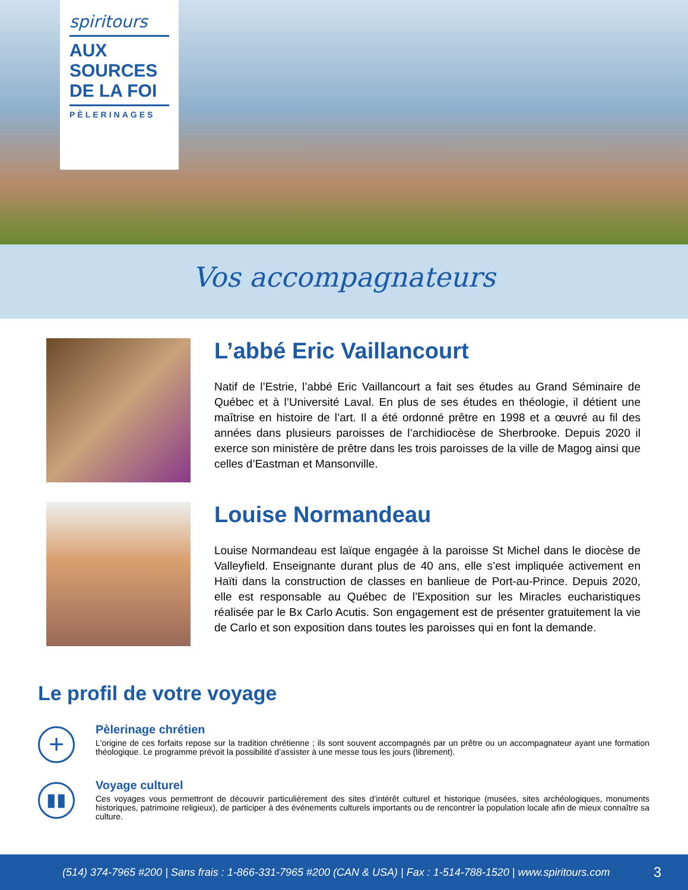spiritours
AUX
SOURCES
DE LA FOI
PÈLERINAGES
Vos accompagnateurs
L’abbé Eric Vaillancourt
Natif de l’Estrie, l’abbé Eric Vaillancourt a fait ses études au Grand Séminaire de Québec et à l’Université Laval. En plus de ses études en théologie, il détient une maîtrise en histoire de l’art. Il a été ordonné prêtre en 1998 et a œuvré au fil des années dans plusieurs paroisses de l’archidiocèse de Sherbrooke. Depuis 2020 il exerce son ministère de prêtre dans les trois paroisses de la ville de Magog ainsi que celles d’Eastman et Mansonville.
Louise Normandeau
Louise Normandeau est laïque engagée à la paroisse St Michel dans le diocèse de Valleyfield. Enseignante durant plus de 40 ans, elle s’est impliquée activement en Haïti dans la construction de classes en banlieue de Port-au-Prince. Depuis 2020, elle est responsable au Québec de l’Exposition sur les Miracles eucharistiques réalisée par le Bx Carlo Acutis. Son engagement est de présenter gratuitement la vie de Carlo et son exposition dans toutes les paroisses qui en font la demande.
Le profil de votre voyage
+
Pèlerinage chrétien
L'origine de ces forfaits repose sur la tradition chrétienne ; ils sont souvent accompagnés par un prêtre ou un accompagnateur ayant une formation théologique. Le programme prévoit la possibilité d’assister à une messe tous les jours (librement).
▮▮
Voyage culturel
Ces voyages vous permettront de découvrir particulièrement des sites d’intérêt culturel et historique (musées, sites archéologiques, monuments historiques, patrimoine religieux), de participer à des événements culturels importants ou de rencontrer la population locale afin de mieux connaître sa culture.
(514) 374-7965 #200 | Sans frais : 1-866-331-7965 #200 (CAN & USA) | Fax : 1-514-788-1520 | www.spiritours.com 3